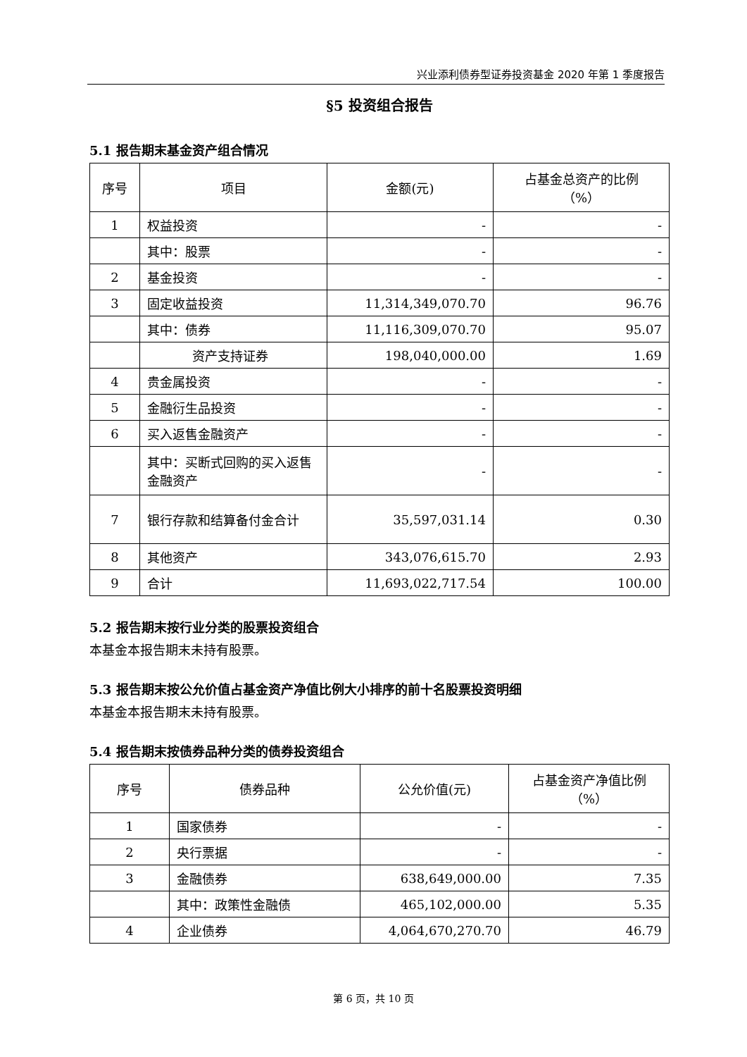兴业添利债券型证券投资基金 2020 年第 1 季度报告
§5 投资组合报告
5.1 报告期末基金资产组合情况
| 序号 | 项目 | 金额(元) | 占基金总资产的比例 （%） |
| --- | --- | --- | --- |
| 1 | 权益投资 | - | - |
| | 其中：股票 | - | - |
| 2 | 基金投资 | - | - |
| 3 | 固定收益投资 | 11,314,349,070.70 | 96.76 |
| | 其中：债券 | 11,116,309,070.70 | 95.07 |
| | 资产支持证券 | 198,040,000.00 | 1.69 |
| 4 | 贵金属投资 | - | - |
| 5 | 金融衍生品投资 | - | - |
| 6 | 买入返售金融资产 | - | - |
| | 其中：买断式回购的买入返售金融资产 | - | - |
| 7 | 银行存款和结算备付金合计 | 35,597,031.14 | 0.30 |
| 8 | 其他资产 | 343,076,615.70 | 2.93 |
| 9 | 合计 | 11,693,022,717.54 | 100.00 |
5.2 报告期末按行业分类的股票投资组合
本基金本报告期末未持有股票。
5.3 报告期末按公允价值占基金资产净值比例大小排序的前十名股票投资明细
本基金本报告期末未持有股票。
5.4 报告期末按债券品种分类的债券投资组合
| 序号 | 债券品种 | 公允价值(元) | 占基金资产净值比例 （%） |
| --- | --- | --- | --- |
| 1 | 国家债券 | - | - |
| 2 | 央行票据 | - | - |
| 3 | 金融债券 | 638,649,000.00 | 7.35 |
| | 其中：政策性金融债 | 465,102,000.00 | 5.35 |
| 4 | 企业债券 | 4,064,670,270.70 | 46.79 |
第 6 页，共 10 页